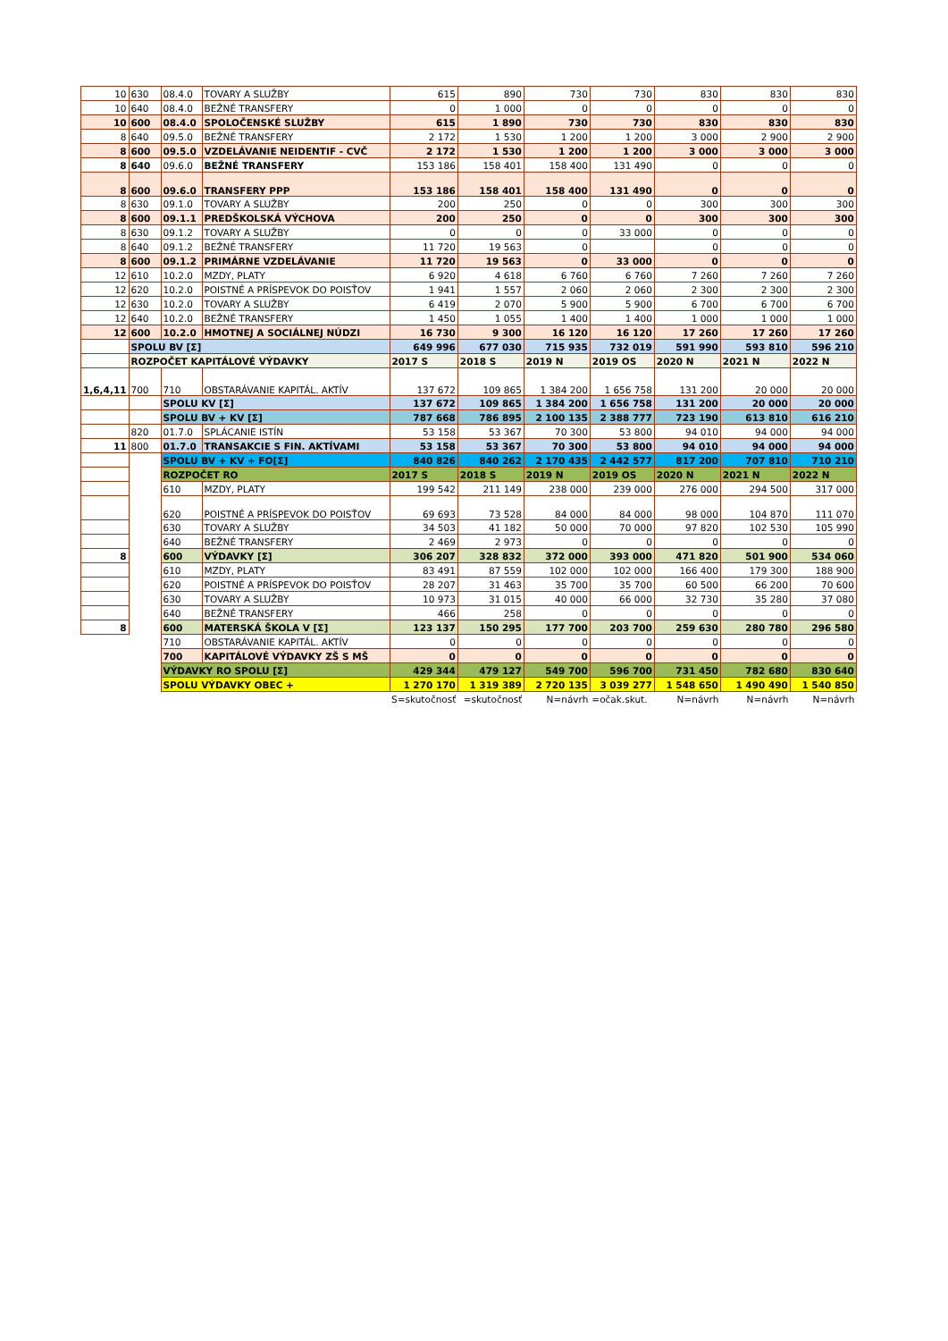| 10 | 630 | 08.4.0 | TOVARY A SLUŽBY | 615 | 890 | 730 | 730 | 830 | 830 | 830 |
| 10 | 640 | 08.4.0 | BEŽNÉ TRANSFERY | 0 | 1 000 | 0 | 0 | 0 | 0 | 0 |
| 10 | 600 | 08.4.0 | SPOLOČENSKÉ SLUŽBY | 615 | 1 890 | 730 | 730 | 830 | 830 | 830 |
| 8 | 640 | 09.5.0 | BEŽNÉ TRANSFERY | 2 172 | 1 530 | 1 200 | 1 200 | 3 000 | 2 900 | 2 900 |
| 8 | 600 | 09.5.0 | VZDELÁVANIE NEIDENTIF - CVČ | 2 172 | 1 530 | 1 200 | 1 200 | 3 000 | 3 000 | 3 000 |
| 8 | 640 | 09.6.0 | BEŽNÉ TRANSFERY | 153 186 | 158 401 | 158 400 | 131 490 | 0 | 0 | 0 |
| 8 | 600 | 09.6.0 | TRANSFERY PPP | 153 186 | 158 401 | 158 400 | 131 490 | 0 | 0 | 0 |
| 8 | 630 | 09.1.0 | TOVARY A SLUŽBY | 200 | 250 | 0 | 0 | 300 | 300 | 300 |
| 8 | 600 | 09.1.1 | PREDŠKOLSKÁ VÝCHOVA | 200 | 250 | 0 | 0 | 300 | 300 | 300 |
| 8 | 630 | 09.1.2 | TOVARY A SLUŽBY | 0 | 0 | 0 | 33 000 | 0 | 0 | 0 |
| 8 | 640 | 09.1.2 | BEŽNÉ TRANSFERY | 11 720 | 19 563 | 0 | | 0 | 0 | 0 |
| 8 | 600 | 09.1.2 | PRIMÁRNE VZDELÁVANIE | 11 720 | 19 563 | 0 | 33 000 | 0 | 0 | 0 |
| 12 | 610 | 10.2.0 | MZDY, PLATY | 6 920 | 4 618 | 6 760 | 6 760 | 7 260 | 7 260 | 7 260 |
| 12 | 620 | 10.2.0 | POISTNÉ A PRÍSPEVOK DO POISŤOV | 1 941 | 1 557 | 2 060 | 2 060 | 2 300 | 2 300 | 2 300 |
| 12 | 630 | 10.2.0 | TOVARY A SLUŽBY | 6 419 | 2 070 | 5 900 | 5 900 | 6 700 | 6 700 | 6 700 |
| 12 | 640 | 10.2.0 | BEŽNÉ TRANSFERY | 1 450 | 1 055 | 1 400 | 1 400 | 1 000 | 1 000 | 1 000 |
| 12 | 600 | 10.2.0 | HMOTNEJ A SOCIÁLNEJ NÚDZI | 16 730 | 9 300 | 16 120 | 16 120 | 17 260 | 17 260 | 17 260 |
| | SPOLU BV [Σ] | | | 649 996 | 677 030 | 715 935 | 732 019 | 591 990 | 593 810 | 596 210 |
| | ROZPOČET KAPITÁLOVÉ VÝDAVKY | | | 2017 S | 2018 S | 2019 N | 2019 OS | 2020 N | 2021 N | 2022 N |
| 1,6,4,11 | 700 | 710 | OBSTARÁVANIE KAPITÁL. AKTÍV | 137 672 | 109 865 | 1 384 200 | 1 656 758 | 131 200 | 20 000 | 20 000 |
| | | SPOLU KV [Σ] | | 137 672 | 109 865 | 1 384 200 | 1 656 758 | 131 200 | 20 000 | 20 000 |
| | | SPOLU BV + KV [Σ] | | 787 668 | 786 895 | 2 100 135 | 2 388 777 | 723 190 | 613 810 | 616 210 |
| | 820 | 01.7.0 | SPLÁCANIE ISTÍN | 53 158 | 53 367 | 70 300 | 53 800 | 94 010 | 94 000 | 94 000 |
| 11 | 800 | 01.7.0 | TRANSAKCIE S FIN. AKTÍVAMI | 53 158 | 53 367 | 70 300 | 53 800 | 94 010 | 94 000 | 94 000 |
| | | SPOLU BV + KV + FO[Σ] | | 840 826 | 840 262 | 2 170 435 | 2 442 577 | 817 200 | 707 810 | 710 210 |
| | | ROZPOČET RO | | 2017 S | 2018 S | 2019 N | 2019 OS | 2020 N | 2021 N | 2022 N |
| | | 610 | MZDY, PLATY | 199 542 | 211 149 | 238 000 | 239 000 | 276 000 | 294 500 | 317 000 |
| | | 620 | POISTNÉ A PRÍSPEVOK DO POISŤOV | 69 693 | 73 528 | 84 000 | 84 000 | 98 000 | 104 870 | 111 070 |
| | | 630 | TOVARY A SLUŽBY | 34 503 | 41 182 | 50 000 | 70 000 | 97 820 | 102 530 | 105 990 |
| | | 640 | BEŽNÉ TRANSFERY | 2 469 | 2 973 | 0 | 0 | 0 | 0 | 0 |
| 8 | | 600 | VÝDAVKY [Σ] | 306 207 | 328 832 | 372 000 | 393 000 | 471 820 | 501 900 | 534 060 |
| | | 610 | MZDY, PLATY | 83 491 | 87 559 | 102 000 | 102 000 | 166 400 | 179 300 | 188 900 |
| | | 620 | POISTNÉ A PRÍSPEVOK DO POISŤOV | 28 207 | 31 463 | 35 700 | 35 700 | 60 500 | 66 200 | 70 600 |
| | | 630 | TOVARY A SLUŽBY | 10 973 | 31 015 | 40 000 | 66 000 | 32 730 | 35 280 | 37 080 |
| | | 640 | BEŽNÉ TRANSFERY | 466 | 258 | 0 | 0 | 0 | 0 | 0 |
| 8 | | 600 | MATERSKÁ ŠKOLA V [Σ] | 123 137 | 150 295 | 177 700 | 203 700 | 259 630 | 280 780 | 296 580 |
| | | 710 | OBSTARÁVANIE KAPITÁL. AKTÍV | 0 | 0 | 0 | 0 | 0 | 0 | 0 |
| | | 700 | KAPITÁLOVÉ VÝDAVKY ZŠ S MŠ | 0 | 0 | 0 | 0 | 0 | 0 | 0 |
| | | VÝDAVKY RO SPOLU [Σ] | | 429 344 | 479 127 | 549 700 | 596 700 | 731 450 | 782 680 | 830 640 |
| | | SPOLU VÝDAVKY OBEC + | | 1 270 170 | 1 319 389 | 2 720 135 | 3 039 277 | 1 548 650 | 1 490 490 | 1 540 850 |
| | | | | S=skutočnosť | =skutočnosť | N=návrh | =očak.skut. | N=návrh | N=návrh | N=návrh |